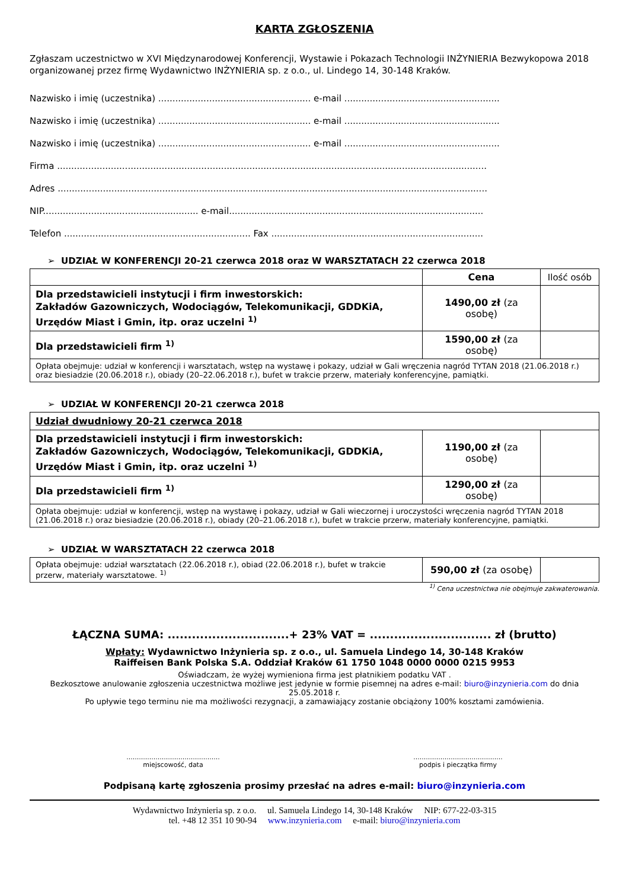KARTA ZGŁOSZENIA
Zgłaszam uczestnictwo w XVI Międzynarodowej Konferencji, Wystawie i Pokazach Technologii INŻYNIERIA Bezwykopowa 2018 organizowanej przez firmę Wydawnictwo INŻYNIERIA sp. z o.o., ul. Lindego 14, 30-148 Kraków.
Nazwisko i imię (uczestnika) ...................................................... e-mail .......................................................
Nazwisko i imię (uczestnika) ...................................................... e-mail .......................................................
Nazwisko i imię (uczestnika) ...................................................... e-mail .......................................................
Firma ........................................................................................................................................................
Adres ........................................................................................................................................................
NIP....................................................... e-mail..........................................................................................
Telefon .................................................................. Fax ...........................................................................
➢ UDZIAŁ W KONFERENCJI 20-21 czerwca 2018 oraz W WARSZTATACH 22 czerwca 2018
| | Cena | Ilość osób |
| --- | --- | --- |
| Dla przedstawicieli instytucji i firm inwestorskich: Zakładów Gazowniczych, Wodociągów, Telekomunikacji, GDDKiA, Urzędów Miast i Gmin, itp. oraz uczelni <sup>1)</sup> | 1490,00 zł (za osobę) | |
| Dla przedstawicieli firm <sup>1)</sup> | 1590,00 zł (za osobę) | |
| Opłata obejmuje: udział w konferencji i warsztatach, wstęp na wystawę i pokazy, udział w Gali wręczenia nagród TYTAN 2018 (21.06.2018 r.) oraz biesiadzie (20.06.2018 r.), obiady (20–22.06.2018 r.), bufet w trakcie przerw, materiały konferencyjne, pamiątki. | | |
➢ UDZIAŁ W KONFERENCJI 20-21 czerwca 2018
| Udział dwudniowy 20-21 czerwca 2018 | | |
| Dla przedstawicieli instytucji i firm inwestorskich: Zakładów Gazowniczych, Wodociągów, Telekomunikacji, GDDKiA, Urzędów Miast i Gmin, itp. oraz uczelni <sup>1)</sup> | 1190,00 zł (za osobę) | |
| Dla przedstawicieli firm <sup>1)</sup> | 1290,00 zł (za osobę) | |
| Opłata obejmuje: udział w konferencji, wstęp na wystawę i pokazy, udział w Gali wieczornej i uroczystości wręczenia nagród TYTAN 2018 (21.06.2018 r.) oraz biesiadzie (20.06.2018 r.), obiady (20–21.06.2018 r.), bufet w trakcie przerw, materiały konferencyjne, pamiątki. | | |
➢ UDZIAŁ W WARSZTATACH 22 czerwca 2018
| Opłata obejmuje: udział warsztatach (22.06.2018 r.), obiad (22.06.2018 r.), bufet w trakcie przerw, materiały warsztatowe. <sup>1)</sup> | 590,00 zł (za osobę) | |
<sup>1)</sup> Cena uczestnictwa nie obejmuje zakwaterowania.
ŁĄCZNA SUMA: ..............................+ 23% VAT = .............................. zł (brutto)
Wpłaty: Wydawnictwo Inżynieria sp. z o.o., ul. Samuela Lindego 14, 30-148 Kraków
Raiffeisen Bank Polska S.A. Oddział Kraków 61 1750 1048 0000 0000 0215 9953
Oświadczam, że wyżej wymieniona firma jest płatnikiem podatku VAT .
Bezkosztowe anulowanie zgłoszenia uczestnictwa możliwe jest jedynie w formie pisemnej na adres e-mail: biuro@inzynieria.com do dnia 25.05.2018 r.
Po upływie tego terminu nie ma możliwości rezygnacji, a zamawiający zostanie obciążony 100% kosztami zamówienia.
.............................................
miejscowość, data
...........................................
podpis i pieczątka firmy
Podpisaną kartę zgłoszenia prosimy przesłać na adres e-mail: biuro@inzynieria.com
Wydawnictwo Inżynieria sp. z o.o. ul. Samuela Lindego 14, 30-148 Kraków NIP: 677-22-03-315
tel. +48 12 351 10 90-94 www.inzynieria.com e-mail: biuro@inzynieria.com